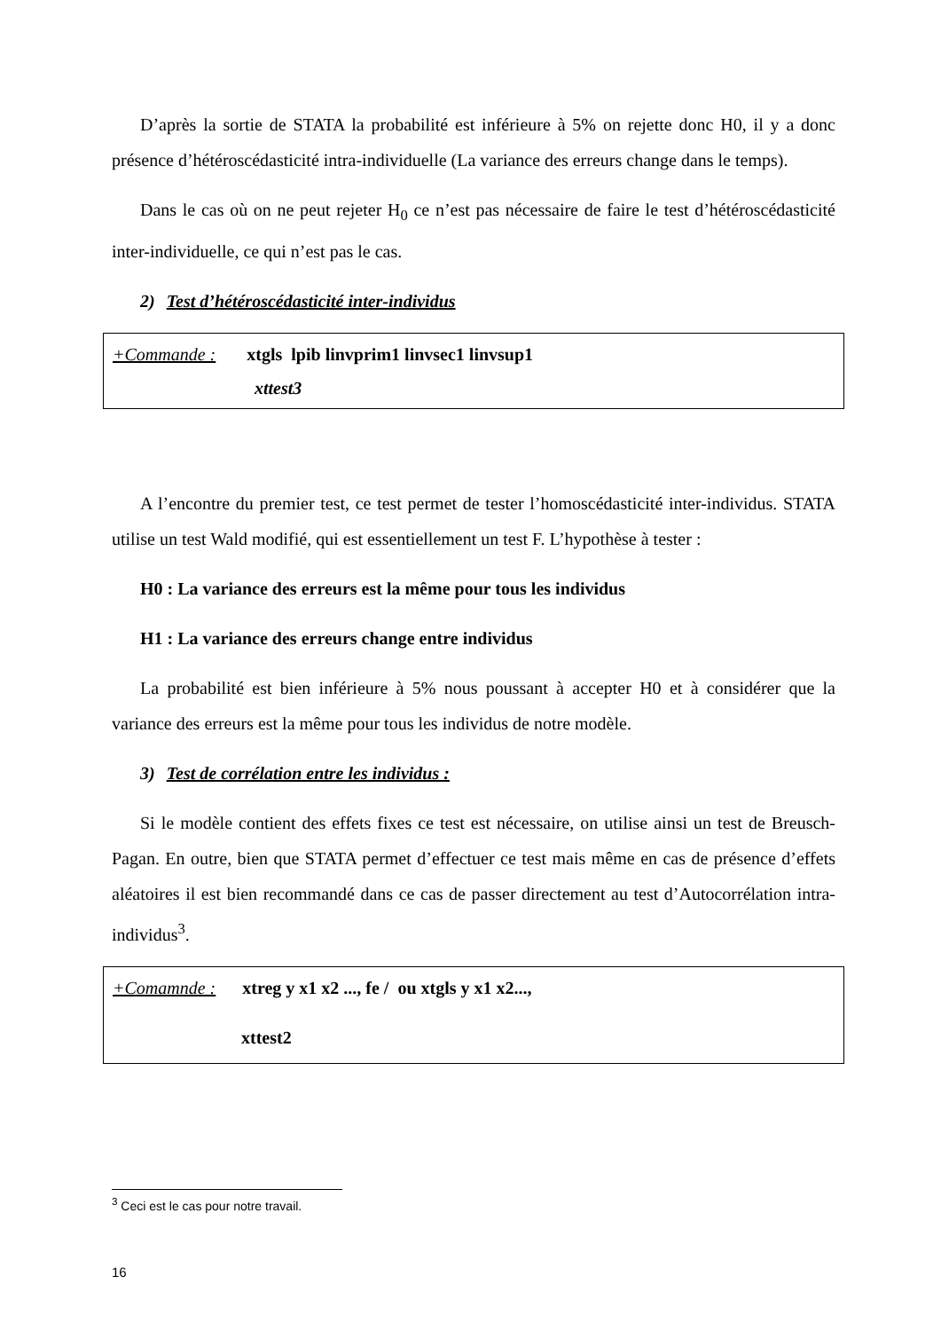D’après la sortie de STATA la probabilité est inférieure à 5% on rejette donc H0, il y a donc présence d’hétéroscédasticité intra-individuelle (La variance des erreurs change dans le temps).
Dans le cas où on ne peut rejeter H<sub>0</sub> ce n’est pas nécessaire de faire le test d’hétéroscédasticité inter-individuelle, ce qui n’est pas le cas.
2) Test d’hétéroscédasticité inter-individus
+Commande : xtgls lpib linvprim1 linvsec1 linvsup1
xttest3
A l’encontre du premier test, ce test permet de tester l’homoscédasticité inter-individus. STATA utilise un test Wald modifié, qui est essentiellement un test F. L’hypothèse à tester :
H0 : La variance des erreurs est la même pour tous les individus
H1 : La variance des erreurs change entre individus
La probabilité est bien inférieure à 5% nous poussant à accepter H0 et à considérer que la variance des erreurs est la même pour tous les individus de notre modèle.
3) Test de corrélation entre les individus :
Si le modèle contient des effets fixes ce test est nécessaire, on utilise ainsi un test de Breusch-Pagan. En outre, bien que STATA permet d’effectuer ce test mais même en cas de présence d’effets aléatoires il est bien recommandé dans ce cas de passer directement au test d’Autocorrélation intra-individus<sup>3</sup>.
+Comamnde : xtreg y x1 x2 ..., fe / ou xtgls y x1 x2...,
xttest2
<sup>3</sup> Ceci est le cas pour notre travail.
16